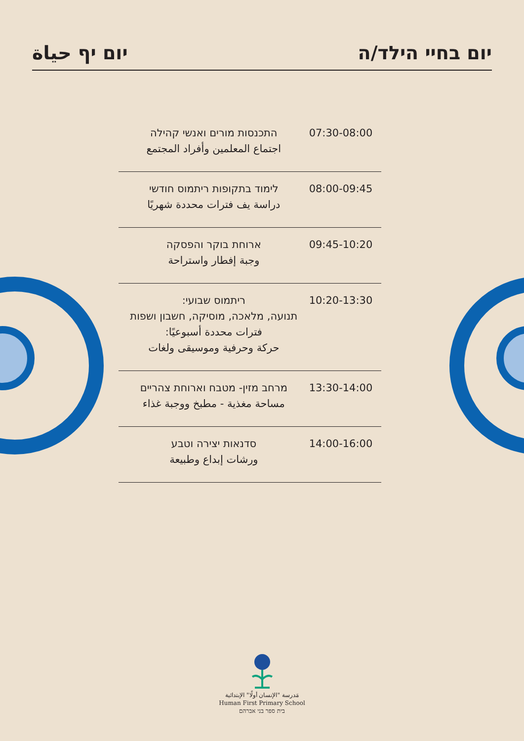יום יף حياة יום בחיי הילד/ה
| התכנסות מורים ואנשי קהילה اجتماع المعلمين وأفراد المجتمع | 07:30-08:00 |
| לימוד בתקופות ריתמוס חודשי دراسة يف فترات محددة شهريًا | 08:00-09:45 |
| ארוחת בוקר והפסקה وجبة إفطار واستراحة | 09:45-10:20 |
| ריתמוס שבועי: תנועה, מלאכה, מוסיקה, חשבון ושפות فترات محددة أسبوعيًا: حركة وحرفية وموسيقى ولغات | 10:20-13:30 |
| מרחב מזין- מטבח וארוחת צהריים مساحة مغذية - مطبخ ووجبة غذاء | 13:30-14:00 |
| סדנאות יצירה וטבע ورشات إبداع وطبيعة | 14:00-16:00 |
مَدرسة "الإنسان أولًا" الإبتدائية
Human First Primary School
בית ספר בני אברהם